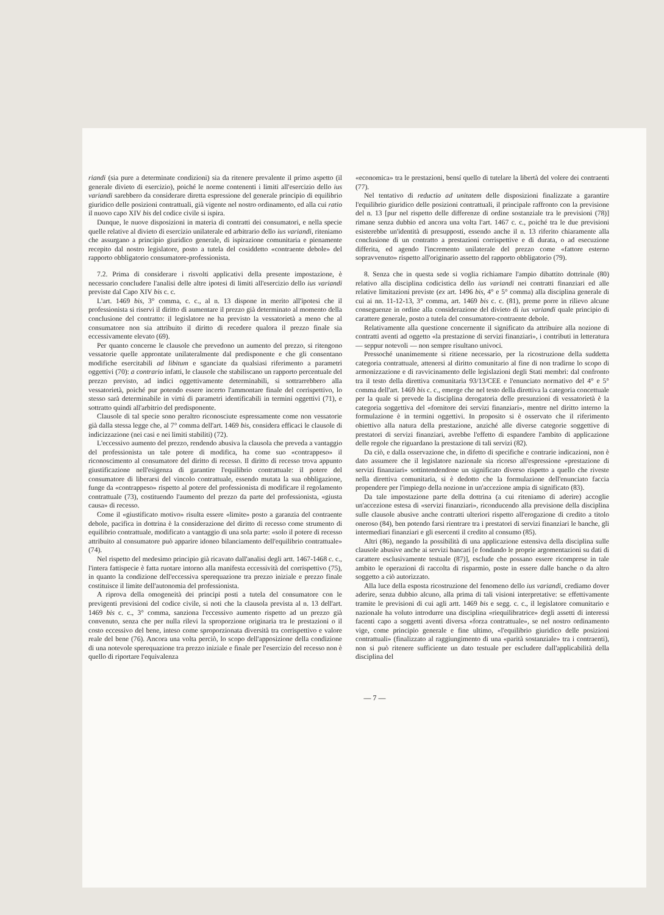riandi (sia pure a determinate condizioni) sia da ritenere prevalente il primo aspetto (il generale divieto di esercizio), poiché le norme contenenti i limiti all'esercizio dello ius variandi sarebbero da considerare diretta espressione del generale principio di equilibrio giuridico delle posizioni contrattuali, già vigente nel nostro ordinamento, ed alla cui ratio il nuovo capo XIV bis del codice civile si ispira.
Dunque, le nuove disposizioni in materia di contratti dei consumatori, e nella specie quelle relative al divieto di esercizio unilaterale ed arbitrario dello ius variandi, riteniamo che assurgano a principio giuridico generale, di ispirazione comunitaria e pienamente recepito dal nostro legislatore, posto a tutela del cosiddetto «contraente debole» del rapporto obbligatorio consumatore-professionista.
7.2. Prima di considerare i risvolti applicativi della presente impostazione, è necessario concludere l'analisi delle altre ipotesi di limiti all'esercizio dello ius variandi previste dal Capo XIV bis c. c.
L'art. 1469 bis, 3° comma, c. c., al n. 13 dispone in merito all'ipotesi che il professionista si riservi il diritto di aumentare il prezzo già determinato al momento della conclusione del contratto: il legislatore ne ha previsto la vessatorietà a meno che al consumatore non sia attribuito il diritto di recedere qualora il prezzo finale sia eccessivamente elevato (69).
Per quanto concerne le clausole che prevedono un aumento del prezzo, si ritengono vessatorie quelle approntate unilateralmente dal predisponente e che gli consentano modifiche esercitabili ad libitum e sganciate da qualsiasi riferimento a parametri oggettivi (70): a contrario infatti, le clausole che stabiliscano un rapporto percentuale del prezzo previsto, ad indici oggettivamente determinabili, si sottrarrebbero alla vessatorietà, poiché pur potendo essere incerto l'ammontare finale del corrispettivo, lo stesso sarà determinabile in virtú di parametri identificabili in termini oggettivi (71), e sottratto quindi all'arbitrio del predisponente.
Clausole di tal specie sono peraltro riconosciute espressamente come non vessatorie già dalla stessa legge che, al 7° comma dell'art. 1469 bis, considera efficaci le clausole di indicizzazione (nei casi e nei limiti stabiliti) (72).
L'eccessivo aumento del prezzo, rendendo abusiva la clausola che preveda a vantaggio del professionista un tale potere di modifica, ha come suo «contrappeso» il riconoscimento al consumatore del diritto di recesso. Il diritto di recesso trova appunto giustificazione nell'esigenza di garantire l'equilibrio contrattuale: il potere del consumatore di liberarsi del vincolo contrattuale, essendo mutata la sua obbligazione, funge da «contrappeso» rispetto al potere del professionista di modificare il regolamento contrattuale (73), costituendo l'aumento del prezzo da parte del professionista, «giusta causa» di recesso.
Come il «giustificato motivo» risulta essere «limite» posto a garanzia del contraente debole, pacifica in dottrina è la considerazione del diritto di recesso come strumento di equilibrio contrattuale, modificato a vantaggio di una sola parte: «solo il potere di recesso attribuito al consumatore può apparire idoneo bilanciamento dell'equilibrio contrattuale» (74).
Nel rispetto del medesimo principio già ricavato dall'analisi degli artt. 1467-1468 c. c., l'intera fattispecie è fatta ruotare intorno alla manifesta eccessività del corrispettivo (75), in quanto la condizione dell'eccessiva sperequazione tra prezzo iniziale e prezzo finale costituisce il limite dell'autonomia del professionista.
A riprova della omogeneità dei principi posti a tutela del consumatore con le previgenti previsioni del codice civile, si noti che la clausola prevista al n. 13 dell'art. 1469 bis c. c., 3° comma, sanziona l'eccessivo aumento rispetto ad un prezzo già convenuto, senza che per nulla rilevi la sproporzione originaria tra le prestazioni o il costo eccessivo del bene, inteso come sproporzionata diversità tra corrispettivo e valore reale del bene (76). Ancora una volta perciò, lo scopo dell'apposizione della condizione di una notevole sperequazione tra prezzo iniziale e finale per l'esercizio del recesso non è quello di riportare l'equivalenza
«economica» tra le prestazioni, bensí quello di tutelare la libertà del volere dei contraenti (77).
Nel tentativo di reductio ad unitatem delle disposizioni finalizzate a garantire l'equilibrio giuridico delle posizioni contrattuali, il principale raffronto con la previsione del n. 13 [pur nel rispetto delle differenze di ordine sostanziale tra le previsioni (78)] rimane senza dubbio ed ancora una volta l'art. 1467 c. c., poiché tra le due previsioni esisterebbe un'identità di presupposti, essendo anche il n. 13 riferito chiaramente alla conclusione di un contratto a prestazioni corrispettive e di durata, o ad esecuzione differita, ed agendo l'incremento unilaterale del prezzo come «fattore esterno sopravvenuto» rispetto all'originario assetto del rapporto obbligatorio (79).
8. Senza che in questa sede si voglia richiamare l'ampio dibattito dottrinale (80) relativo alla disciplina codicistica dello ius variandi nei contratti finanziari ed alle relative limitazioni previste (ex art. 1496 bis, 4° e 5° comma) alla disciplina generale di cui ai nn. 11-12-13, 3° comma, art. 1469 bis c. c. (81), preme porre in rilievo alcune conseguenze in ordine alla considerazione del divieto di ius variandi quale principio di carattere generale, posto a tutela del consumatore-contraente debole.
Relativamente alla questione concernente il significato da attribuire alla nozione di contratti aventi ad oggetto «la prestazione di servizi finanziari», i contributi in letteratura — seppur notevoli — non sempre risultano univoci.
Pressoché unanimemente si ritiene necessario, per la ricostruzione della suddetta categoria contrattuale, attenersi al diritto comunitario al fine di non tradirne lo scopo di armonizzazione e di ravvicinamento delle legislazioni degli Stati membri: dal confronto tra il testo della direttiva comunitaria 93/13/CEE e l'enunciato normativo del 4° e 5° comma dell'art. 1469 bis c. c., emerge che nel testo della direttiva la categoria concettuale per la quale si prevede la disciplina derogatoria delle presunzioni di vessatorietà è la categoria soggettiva del «fornitore dei servizi finanziari», mentre nel diritto interno la formulazione è in termini oggettivi. In proposito si è osservato che il riferimento obiettivo alla natura della prestazione, anziché alle diverse categorie soggettive di prestatori di servizi finanziari, avrebbe l'effetto di espandere l'ambito di applicazione delle regole che riguardano la prestazione di tali servizi (82).
Da ciò, e dalla osservazione che, in difetto di specifiche e contrarie indicazioni, non è dato assumere che il legislatore nazionale sia ricorso all'espressione «prestazione di servizi finanziari» sottintendendone un significato diverso rispetto a quello che riveste nella direttiva comunitaria, si è dedotto che la formulazione dell'enunciato faccia propendere per l'impiego della nozione in un'accezione ampia di significato (83).
Da tale impostazione parte della dottrina (a cui riteniamo di aderire) accoglie un'accezione estesa di «servizi finanziari», riconducendo alla previsione della disciplina sulle clausole abusive anche contratti ulteriori rispetto all'erogazione di credito a titolo oneroso (84), ben potendo farsi rientrare tra i prestatori di servizi finanziari le banche, gli intermediari finanziari e gli esercenti il credito al consumo (85).
Altri (86), negando la possibilità di una applicazione estensiva della disciplina sulle clausole abusive anche ai servizi bancari [e fondando le proprie argomentazioni su dati di carattere esclusivamente testuale (87)], esclude che possano essere ricomprese in tale ambito le operazioni di raccolta di risparmio, poste in essere dalle banche o da altro soggetto a ciò autorizzato.
Alla luce della esposta ricostruzione del fenomeno dello ius variandi, crediamo dover aderire, senza dubbio alcuno, alla prima di tali visioni interpretative: se effettivamente tramite le previsioni di cui agli artt. 1469 bis e segg. c. c., il legislatore comunitario e nazionale ha voluto introdurre una disciplina «riequilibratrice» degli assetti di interessi facenti capo a soggetti aventi diversa «forza contrattuale», se nel nostro ordinamento vige, come principio generale e fine ultimo, «l'equilibrio giuridico delle posizioni contrattuali» (finalizzato al raggiungimento di una «parità sostanziale» tra i contraenti), non si può ritenere sufficiente un dato testuale per escludere dall'applicabilità della disciplina del
— 7 —